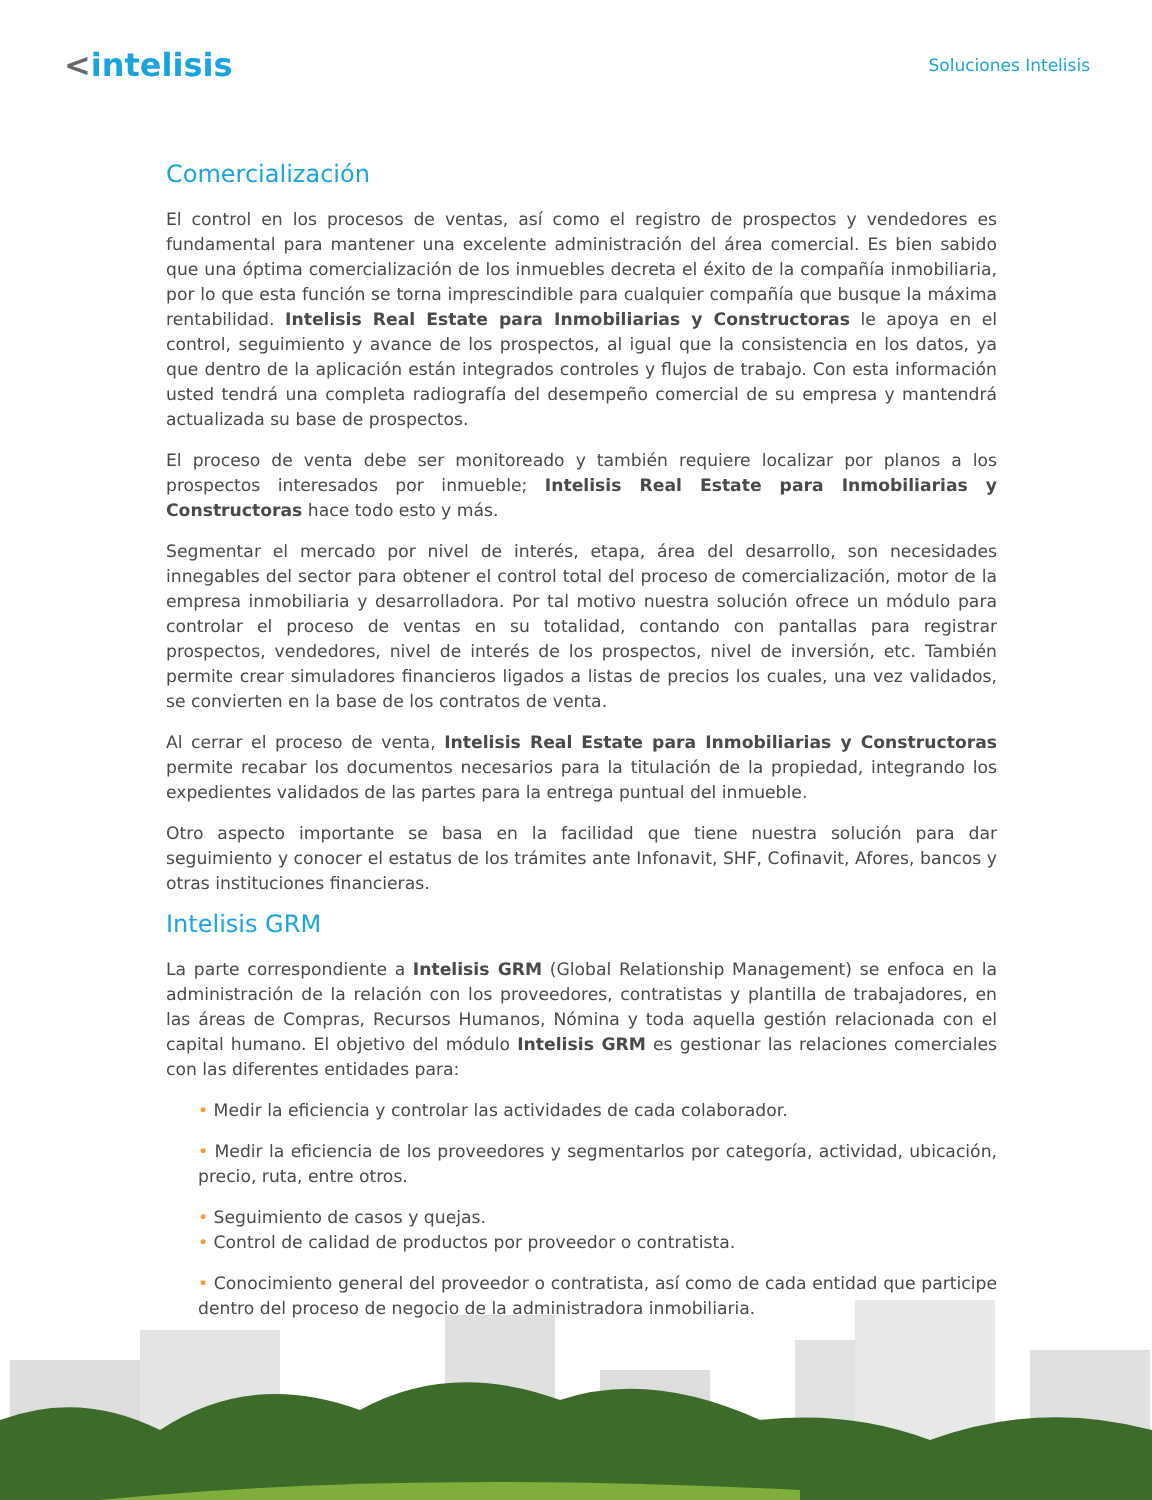<intelisis
Soluciones Intelisis
Comercialización
El control en los procesos de ventas, así como el registro de prospectos y vendedores es fundamental para mantener una excelente administración del área comercial. Es bien sabido que una óptima comercialización de los inmuebles decreta el éxito de la compañía inmobiliaria, por lo que esta función se torna imprescindible para cualquier compañía que busque la máxima rentabilidad. Intelisis Real Estate para Inmobiliarias y Constructoras le apoya en el control, seguimiento y avance de los prospectos, al igual que la consistencia en los datos, ya que dentro de la aplicación están integrados controles y flujos de trabajo. Con esta información usted tendrá una completa radiografía del desempeño comercial de su empresa y mantendrá actualizada su base de prospectos.
El proceso de venta debe ser monitoreado y también requiere localizar por planos a los prospectos interesados por inmueble; Intelisis Real Estate para Inmobiliarias y Constructoras hace todo esto y más.
Segmentar el mercado por nivel de interés, etapa, área del desarrollo, son necesidades innegables del sector para obtener el control total del proceso de comercialización, motor de la empresa inmobiliaria y desarrolladora. Por tal motivo nuestra solución ofrece un módulo para controlar el proceso de ventas en su totalidad, contando con pantallas para registrar prospectos, vendedores, nivel de interés de los prospectos, nivel de inversión, etc. También permite crear simuladores financieros ligados a listas de precios los cuales, una vez validados, se convierten en la base de los contratos de venta.
Al cerrar el proceso de venta, Intelisis Real Estate para Inmobiliarias y Constructoras permite recabar los documentos necesarios para la titulación de la propiedad, integrando los expedientes validados de las partes para la entrega puntual del inmueble.
Otro aspecto importante se basa en la facilidad que tiene nuestra solución para dar seguimiento y conocer el estatus de los trámites ante Infonavit, SHF, Cofinavit, Afores, bancos y otras instituciones financieras.
Intelisis GRM
La parte correspondiente a Intelisis GRM (Global Relationship Management) se enfoca en la administración de la relación con los proveedores, contratistas y plantilla de trabajadores, en las áreas de Compras, Recursos Humanos, Nómina y toda aquella gestión relacionada con el capital humano. El objetivo del módulo Intelisis GRM es gestionar las relaciones comerciales con las diferentes entidades para:
• Medir la eficiencia y controlar las actividades de cada colaborador.
• Medir la eficiencia de los proveedores y segmentarlos por categoría, actividad, ubicación, precio, ruta, entre otros.
• Seguimiento de casos y quejas.
• Control de calidad de productos por proveedor o contratista.
• Conocimiento general del proveedor o contratista, así como de cada entidad que participe dentro del proceso de negocio de la administradora inmobiliaria.